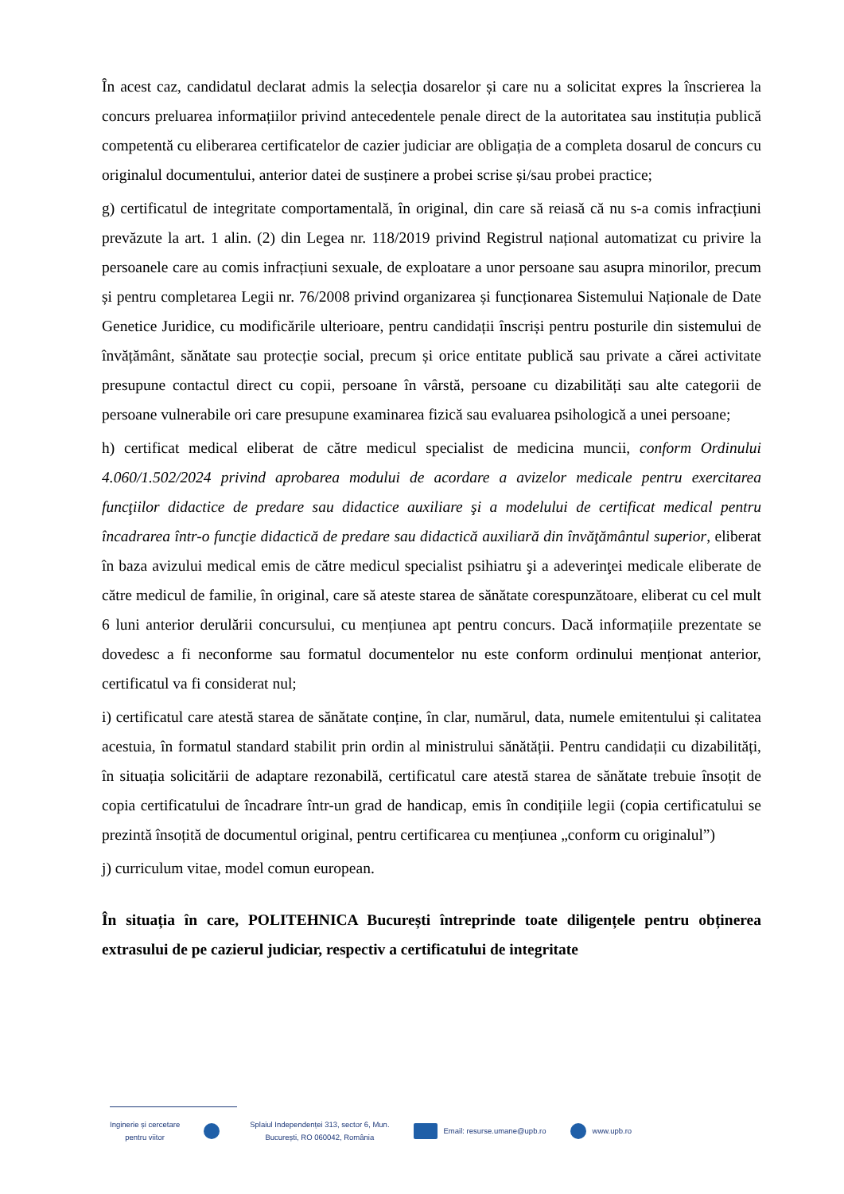În acest caz, candidatul declarat admis la selecția dosarelor și care nu a solicitat expres la înscrierea la concurs preluarea informațiilor privind antecedentele penale direct de la autoritatea sau instituția publică competentă cu eliberarea certificatelor de cazier judiciar are obligația de a completa dosarul de concurs cu originalul documentului, anterior datei de susținere a probei scrise și/sau probei practice;
g) certificatul de integritate comportamentală, în original, din care să reiasă că nu s-a comis infracțiuni prevăzute la art. 1 alin. (2) din Legea nr. 118/2019 privind Registrul național automatizat cu privire la persoanele care au comis infracțiuni sexuale, de exploatare a unor persoane sau asupra minorilor, precum și pentru completarea Legii nr. 76/2008 privind organizarea și funcționarea Sistemului Naționale de Date Genetice Juridice, cu modificările ulterioare, pentru candidații înscriși pentru posturile din sistemului de învățământ, sănătate sau protecție social, precum și orice entitate publică sau private a cărei activitate presupune contactul direct cu copii, persoane în vârstă, persoane cu dizabilități sau alte categorii de persoane vulnerabile ori care presupune examinarea fizică sau evaluarea psihologică a unei persoane;
h) certificat medical eliberat de către medicul specialist de medicina muncii, conform Ordinului 4.060/1.502/2024 privind aprobarea modului de acordare a avizelor medicale pentru exercitarea funcţiilor didactice de predare sau didactice auxiliare şi a modelului de certificat medical pentru încadrarea într-o funcţie didactică de predare sau didactică auxiliară din învăţământul superior, eliberat în baza avizului medical emis de către medicul specialist psihiatru şi a adeverinţei medicale eliberate de către medicul de familie, în original, care să ateste starea de sănătate corespunzătoare, eliberat cu cel mult 6 luni anterior derulării concursului, cu mențiunea apt pentru concurs. Dacă informațiile prezentate se dovedesc a fi neconforme sau formatul documentelor nu este conform ordinului menționat anterior, certificatul va fi considerat nul;
i) certificatul care atestă starea de sănătate conține, în clar, numărul, data, numele emitentului și calitatea acestuia, în formatul standard stabilit prin ordin al ministrului sănătății. Pentru candidații cu dizabilități, în situația solicitării de adaptare rezonabilă, certificatul care atestă starea de sănătate trebuie însoțit de copia certificatului de încadrare într-un grad de handicap, emis în condițiile legii (copia certificatului se prezintă însoțită de documentul original, pentru certificarea cu mențiunea „conform cu originalul”)
j) curriculum vitae, model comun european.
În situația în care, POLITEHNICA București întreprinde toate diligențele pentru obținerea extrasului de pe cazierul judiciar, respectiv a certificatului de integritate
Inginerie și cercetare
pentru viitor
Splaiul Independenței 313, sector 6, Mun.
București, RO 060042, România
Email: resurse.umane@upb.ro www.upb.ro